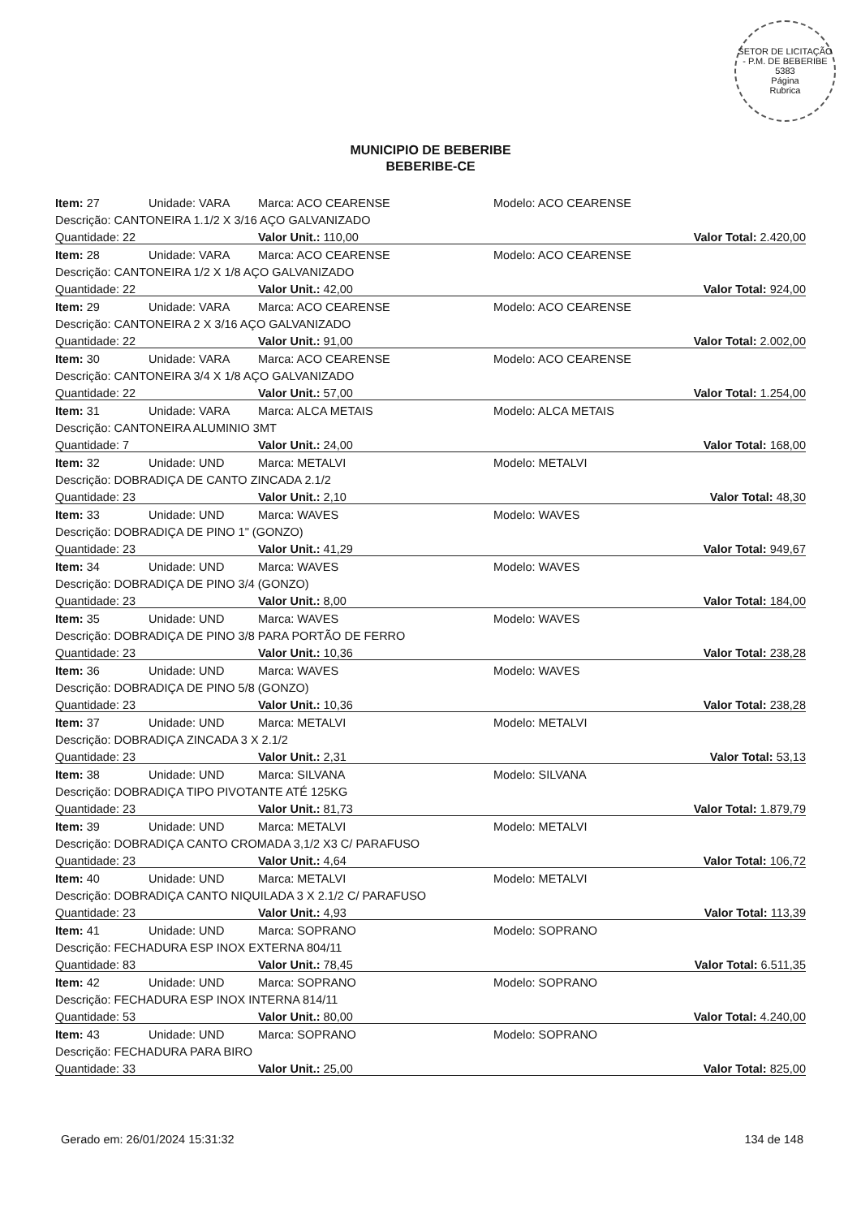SETOR DE LICITAÇÃO - P.M. DE BEBERIBE
5383
Página
Rubrica
MUNICIPIO DE BEBERIBE
BEBERIBE-CE
| Item: 27 | Unidade: VARA | Marca: ACO CEARENSE | Modelo: ACO CEARENSE |
| Descrição: CANTONEIRA 1.1/2 X 3/16 AÇO GALVANIZADO | | | |
| Quantidade: 22 | | Valor Unit.: 110,00 | Valor Total: 2.420,00 |
| Item: 28 | Unidade: VARA | Marca: ACO CEARENSE | Modelo: ACO CEARENSE |
| Descrição: CANTONEIRA 1/2 X 1/8 AÇO GALVANIZADO | | | |
| Quantidade: 22 | | Valor Unit.: 42,00 | Valor Total: 924,00 |
| Item: 29 | Unidade: VARA | Marca: ACO CEARENSE | Modelo: ACO CEARENSE |
| Descrição: CANTONEIRA 2 X 3/16 AÇO GALVANIZADO | | | |
| Quantidade: 22 | | Valor Unit.: 91,00 | Valor Total: 2.002,00 |
| Item: 30 | Unidade: VARA | Marca: ACO CEARENSE | Modelo: ACO CEARENSE |
| Descrição: CANTONEIRA 3/4 X 1/8 AÇO GALVANIZADO | | | |
| Quantidade: 22 | | Valor Unit.: 57,00 | Valor Total: 1.254,00 |
| Item: 31 | Unidade: VARA | Marca: ALCA METAIS | Modelo: ALCA METAIS |
| Descrição: CANTONEIRA ALUMINIO 3MT | | | |
| Quantidade: 7 | | Valor Unit.: 24,00 | Valor Total: 168,00 |
| Item: 32 | Unidade: UND | Marca: METALVI | Modelo: METALVI |
| Descrição: DOBRADIÇA DE CANTO ZINCADA 2.1/2 | | | |
| Quantidade: 23 | | Valor Unit.: 2,10 | Valor Total: 48,30 |
| Item: 33 | Unidade: UND | Marca: WAVES | Modelo: WAVES |
| Descrição: DOBRADIÇA DE PINO 1" (GONZO) | | | |
| Quantidade: 23 | | Valor Unit.: 41,29 | Valor Total: 949,67 |
| Item: 34 | Unidade: UND | Marca: WAVES | Modelo: WAVES |
| Descrição: DOBRADIÇA DE PINO 3/4 (GONZO) | | | |
| Quantidade: 23 | | Valor Unit.: 8,00 | Valor Total: 184,00 |
| Item: 35 | Unidade: UND | Marca: WAVES | Modelo: WAVES |
| Descrição: DOBRADIÇA DE PINO 3/8 PARA PORTÃO DE FERRO | | | |
| Quantidade: 23 | | Valor Unit.: 10,36 | Valor Total: 238,28 |
| Item: 36 | Unidade: UND | Marca: WAVES | Modelo: WAVES |
| Descrição: DOBRADIÇA DE PINO 5/8 (GONZO) | | | |
| Quantidade: 23 | | Valor Unit.: 10,36 | Valor Total: 238,28 |
| Item: 37 | Unidade: UND | Marca: METALVI | Modelo: METALVI |
| Descrição: DOBRADIÇA ZINCADA 3 X 2.1/2 | | | |
| Quantidade: 23 | | Valor Unit.: 2,31 | Valor Total: 53,13 |
| Item: 38 | Unidade: UND | Marca: SILVANA | Modelo: SILVANA |
| Descrição: DOBRADIÇA TIPO PIVOTANTE ATÉ 125KG | | | |
| Quantidade: 23 | | Valor Unit.: 81,73 | Valor Total: 1.879,79 |
| Item: 39 | Unidade: UND | Marca: METALVI | Modelo: METALVI |
| Descrição: DOBRADIÇA CANTO CROMADA 3,1/2 X3 C/ PARAFUSO | | | |
| Quantidade: 23 | | Valor Unit.: 4,64 | Valor Total: 106,72 |
| Item: 40 | Unidade: UND | Marca: METALVI | Modelo: METALVI |
| Descrição: DOBRADIÇA CANTO NIQUILADA 3 X 2.1/2 C/ PARAFUSO | | | |
| Quantidade: 23 | | Valor Unit.: 4,93 | Valor Total: 113,39 |
| Item: 41 | Unidade: UND | Marca: SOPRANO | Modelo: SOPRANO |
| Descrição: FECHADURA ESP INOX EXTERNA 804/11 | | | |
| Quantidade: 83 | | Valor Unit.: 78,45 | Valor Total: 6.511,35 |
| Item: 42 | Unidade: UND | Marca: SOPRANO | Modelo: SOPRANO |
| Descrição: FECHADURA ESP INOX INTERNA 814/11 | | | |
| Quantidade: 53 | | Valor Unit.: 80,00 | Valor Total: 4.240,00 |
| Item: 43 | Unidade: UND | Marca: SOPRANO | Modelo: SOPRANO |
| Descrição: FECHADURA PARA BIRO | | | |
| Quantidade: 33 | | Valor Unit.: 25,00 | Valor Total: 825,00 |
Gerado em: 26/01/2024 15:31:32 134 de 148